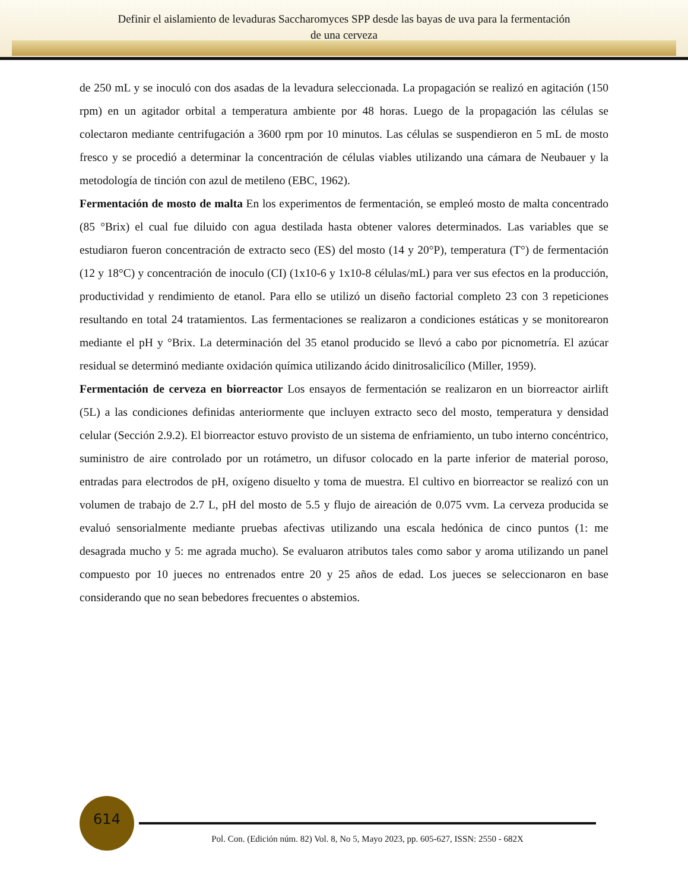Definir el aislamiento de levaduras Saccharomyces SPP desde las bayas de uva para la fermentación
de una cerveza
de 250 mL y se inoculó con dos asadas de la levadura seleccionada. La propagación se realizó en agitación (150 rpm) en un agitador orbital a temperatura ambiente por 48 horas. Luego de la propagación las células se colectaron mediante centrifugación a 3600 rpm por 10 minutos. Las células se suspendieron en 5 mL de mosto fresco y se procedió a determinar la concentración de células viables utilizando una cámara de Neubauer y la metodología de tinción con azul de metileno (EBC, 1962).
Fermentación de mosto de malta En los experimentos de fermentación, se empleó mosto de malta concentrado (85 °Brix) el cual fue diluido con agua destilada hasta obtener valores determinados. Las variables que se estudiaron fueron concentración de extracto seco (ES) del mosto (14 y 20°P), temperatura (T°) de fermentación (12 y 18°C) y concentración de inoculo (CI) (1x10-6 y 1x10-8 células/mL) para ver sus efectos en la producción, productividad y rendimiento de etanol. Para ello se utilizó un diseño factorial completo 23 con 3 repeticiones resultando en total 24 tratamientos. Las fermentaciones se realizaron a condiciones estáticas y se monitorearon mediante el pH y °Brix. La determinación del 35 etanol producido se llevó a cabo por picnometría. El azúcar residual se determinó mediante oxidación química utilizando ácido dinitrosalicílico (Miller, 1959).
Fermentación de cerveza en biorreactor Los ensayos de fermentación se realizaron en un biorreactor airlift (5L) a las condiciones definidas anteriormente que incluyen extracto seco del mosto, temperatura y densidad celular (Sección 2.9.2). El biorreactor estuvo provisto de un sistema de enfriamiento, un tubo interno concéntrico, suministro de aire controlado por un rotámetro, un difusor colocado en la parte inferior de material poroso, entradas para electrodos de pH, oxígeno disuelto y toma de muestra. El cultivo en biorreactor se realizó con un volumen de trabajo de 2.7 L, pH del mosto de 5.5 y flujo de aireación de 0.075 vvm. La cerveza producida se evaluó sensorialmente mediante pruebas afectivas utilizando una escala hedónica de cinco puntos (1: me desagrada mucho y 5: me agrada mucho). Se evaluaron atributos tales como sabor y aroma utilizando un panel compuesto por 10 jueces no entrenados entre 20 y 25 años de edad. Los jueces se seleccionaron en base considerando que no sean bebedores frecuentes o abstemios.
614
Pol. Con. (Edición núm. 82) Vol. 8, No 5, Mayo 2023, pp. 605-627, ISSN: 2550 - 682X